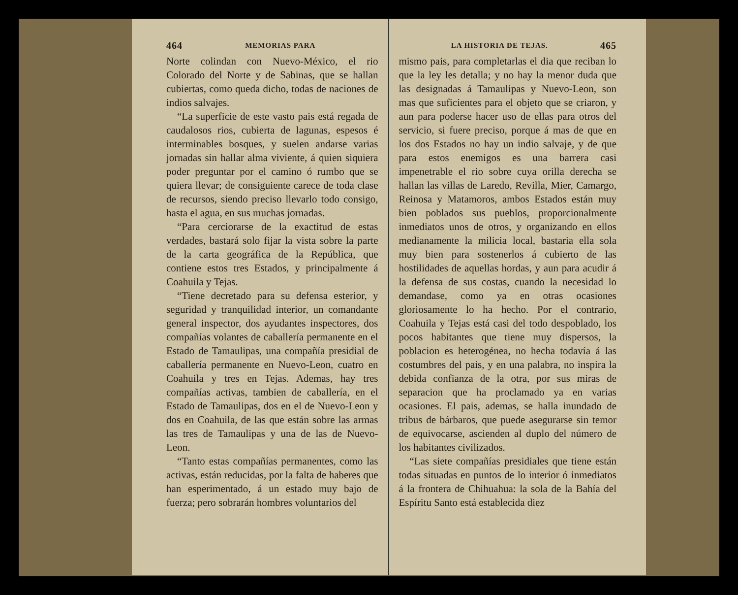464 MEMORIAS PARA
Norte colindan con Nuevo-México, el rio Colorado del Norte y de Sabinas, que se hallan cubiertas, como queda dicho, todas de naciones de indios salvajes.
“La superficie de este vasto pais está regada de caudalosos rios, cubierta de lagunas, espesos é interminables bosques, y suelen andarse varias jornadas sin hallar alma viviente, á quien siquiera poder preguntar por el camino ó rumbo que se quiera llevar; de consiguiente carece de toda clase de recursos, siendo preciso llevarlo todo consigo, hasta el agua, en sus muchas jornadas.
“Para cerciorarse de la exactitud de estas verdades, bastará solo fijar la vista sobre la parte de la carta geográfica de la República, que contiene estos tres Estados, y principalmente á Coahuila y Tejas.
“Tiene decretado para su defensa esterior, y seguridad y tranquilidad interior, un comandante general inspector, dos ayudantes inspectores, dos compañías volantes de caballería permanente en el Estado de Tamaulipas, una compañía presidial de caballería permanente en Nuevo-Leon, cuatro en Coahuila y tres en Tejas. Ademas, hay tres compañías activas, tambien de caballería, en el Estado de Tamaulipas, dos en el de Nuevo-Leon y dos en Coahuila, de las que están sobre las armas las tres de Tamaulipas y una de las de Nuevo-Leon.
“Tanto estas compañías permanentes, como las activas, están reducidas, por la falta de haberes que han esperimentado, á un estado muy bajo de fuerza; pero sobrarán hombres voluntarios del
LA HISTORIA DE TEJAS. 465
mismo pais, para completarlas el dia que reciban lo que la ley les detalla; y no hay la menor duda que las designadas á Tamaulipas y Nuevo-Leon, son mas que suficientes para el objeto que se criaron, y aun para poderse hacer uso de ellas para otros del servicio, si fuere preciso, porque á mas de que en los dos Estados no hay un indio salvaje, y de que para estos enemigos es una barrera casi impenetrable el rio sobre cuya orilla derecha se hallan las villas de Laredo, Revilla, Mier, Camargo, Reinosa y Matamoros, ambos Estados están muy bien poblados sus pueblos, proporcionalmente inmediatos unos de otros, y organizando en ellos medianamente la milicia local, bastaria ella sola muy bien para sostenerlos á cubierto de las hostilidades de aquellas hordas, y aun para acudir á la defensa de sus costas, cuando la necesidad lo demandase, como ya en otras ocasiones gloriosamente lo ha hecho. Por el contrario, Coahuila y Tejas está casi del todo despoblado, los pocos habitantes que tiene muy dispersos, la poblacion es heterogénea, no hecha todavía á las costumbres del pais, y en una palabra, no inspira la debida confianza de la otra, por sus miras de separacion que ha proclamado ya en varias ocasiones. El pais, ademas, se halla inundado de tribus de bárbaros, que puede asegurarse sin temor de equivocarse, ascienden al duplo del número de los habitantes civilizados.
“Las siete compañías presidiales que tiene están todas situadas en puntos de lo interior ó inmediatos á la frontera de Chihuahua: la sola de la Bahía del Espíritu Santo está establecida diez